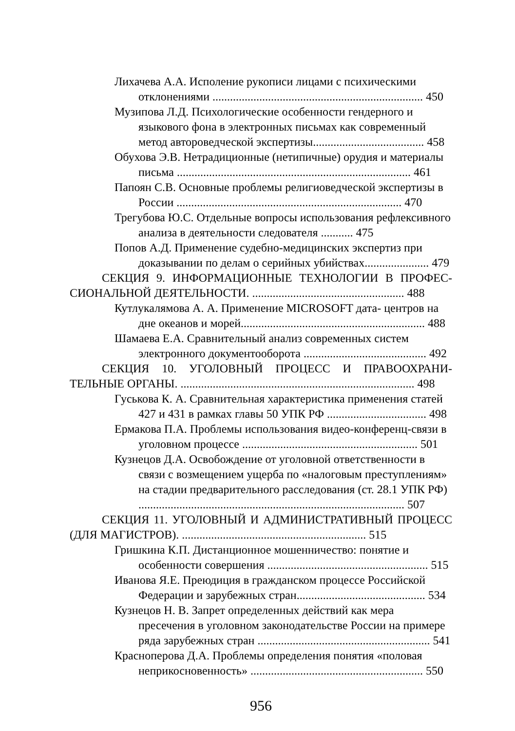Лихачева А.А. Исполение рукописи лицами с психическими отклонениями ........................................................................ 450
Музипова Л.Д. Психологические особенности гендерного и языкового фона в электронных письмах как современный метод автороведческой экспертизы...................................... 458
Обухова Э.В. Нетрадиционные (нетипичные) орудия и материалы письма ................................................................................ 461
Папоян С.В. Основные проблемы религиоведческой экспертизы в России ............................................................................. 470
Трегубова Ю.С. Отдельные вопросы использования рефлексивного анализа в деятельности следователя ........... 475
Попов А.Д. Применение судебно-медицинских экспертиз при доказывании по делам о серийных убийствах...................... 479
СЕКЦИЯ 9. ИНФОРМАЦИОННЫЕ ТЕХНОЛОГИИ В ПРОФЕС­СИОНАЛЬНОЙ ДЕЯТЕЛЬНОСТИ. .................................................... 488
Кутлукалямова А. А. Применение MICROSOFT дата- центров на дне океанов и морей............................................................... 488
Шамаева Е.А. Сравнительный анализ современных систем электронного документооборота .......................................... 492
СЕКЦИЯ 10. УГОЛОВНЫЙ ПРОЦЕСС И ПРАВООХРАНИ­ТЕЛЬНЫЕ ОРГАНЫ. ................................................................................ 498
Гуськова К. А. Сравнительная характеристика применения статей 427 и 431 в рамках главы 50 УПК РФ .................................. 498
Ермакова П.А. Проблемы использования видео-конференц-связи в уголовном процессе ............................................................ 501
Кузнецов Д.А. Освобождение от уголовной ответственности в связи с возмещением ущерба по «налоговым преступлениям» на стадии предварительного расследования (ст. 28.1 УПК РФ) ........................................................................................... 507
СЕКЦИЯ 11. УГОЛОВНЫЙ И АДМИНИСТРАТИВНЫЙ ПРО­ЦЕСС (ДЛЯ МАГИСТРОВ). ............................................................... 515
Гришкина К.П. Дистанционное мошенничество: понятие и особенности совершения ....................................................... 515
Иванова Я.Е. Преюдиция в гражданском процессе Российской Федерации и зарубежных стран............................................ 534
Кузнецов Н. В. Запрет определенных действий как мера пресечения в уголовном законодательстве России на примере ряда зарубежных стран ........................................................... 541
Красноперова Д.А. Проблемы определения понятия «половая неприкосновенность» ........................................................... 550
956